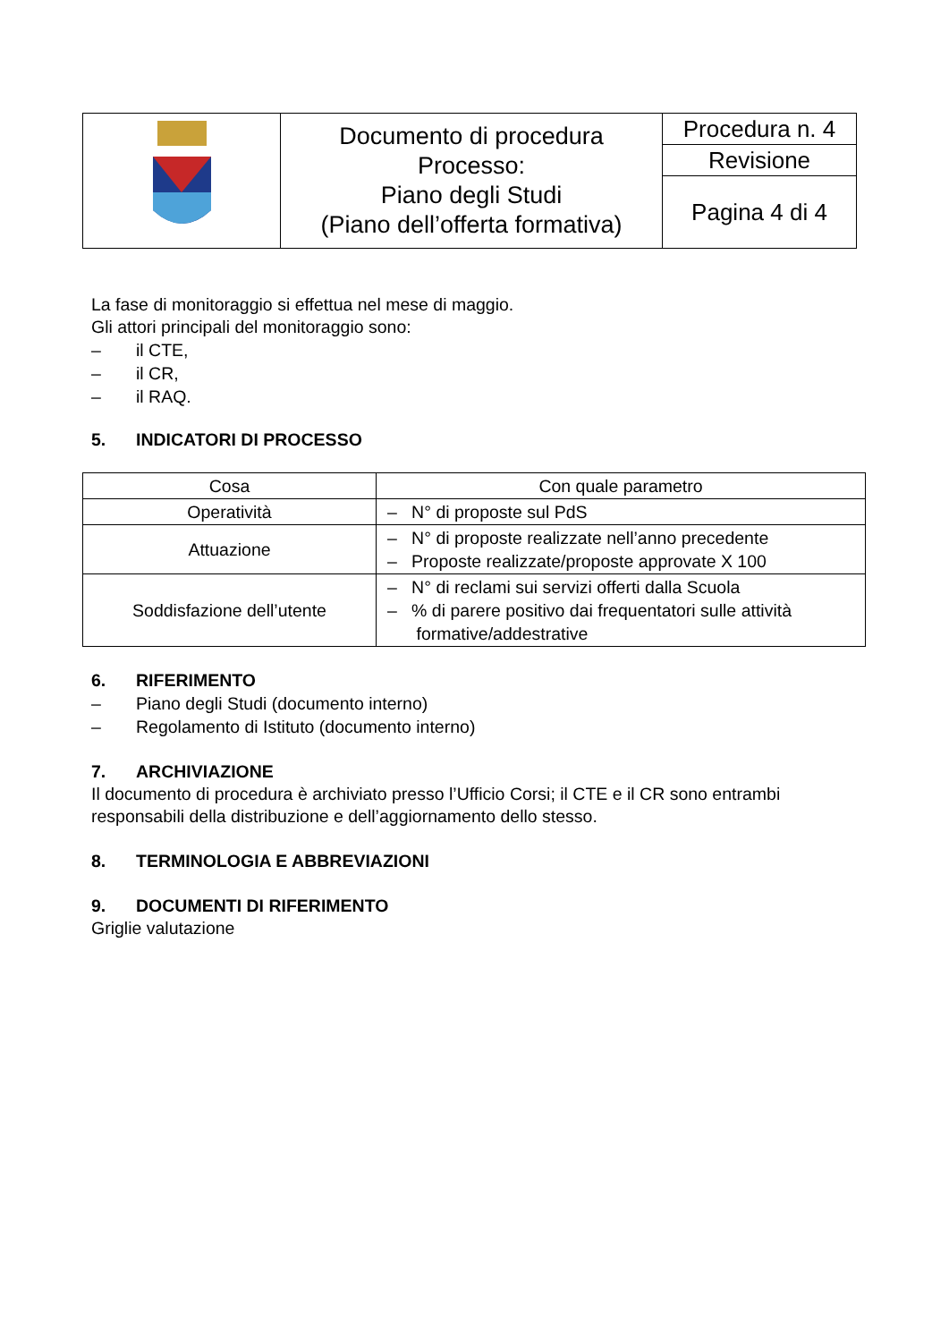| | Documento di procedura Processo: Piano degli Studi (Piano dell’offerta formativa) | Procedura n. 4 |
| | | Revisione |
| | | Pagina 4 di 4 |
La fase di monitoraggio si effettua nel mese di maggio.
Gli attori principali del monitoraggio sono:
– il CTE,
– il CR,
– il RAQ.
5. INDICATORI DI PROCESSO
| Cosa | Con quale parametro |
| --- | --- |
| Operatività | – N° di proposte sul PdS |
| Attuazione | – N° di proposte realizzate nell’anno precedente – Proposte realizzate/proposte approvate X 100 |
| Soddisfazione dell’utente | – N° di reclami sui servizi offerti dalla Scuola – % di parere positivo dai frequentatori sulle attività formative/addestrative |
6. RIFERIMENTO
– Piano degli Studi (documento interno)
– Regolamento di Istituto (documento interno)
7. ARCHIVIAZIONE
Il documento di procedura è archiviato presso l’Ufficio Corsi; il CTE e il CR sono entrambi responsabili della distribuzione e dell’aggiornamento dello stesso.
8. TERMINOLOGIA E ABBREVIAZIONI
9. DOCUMENTI DI RIFERIMENTO
Griglie valutazione